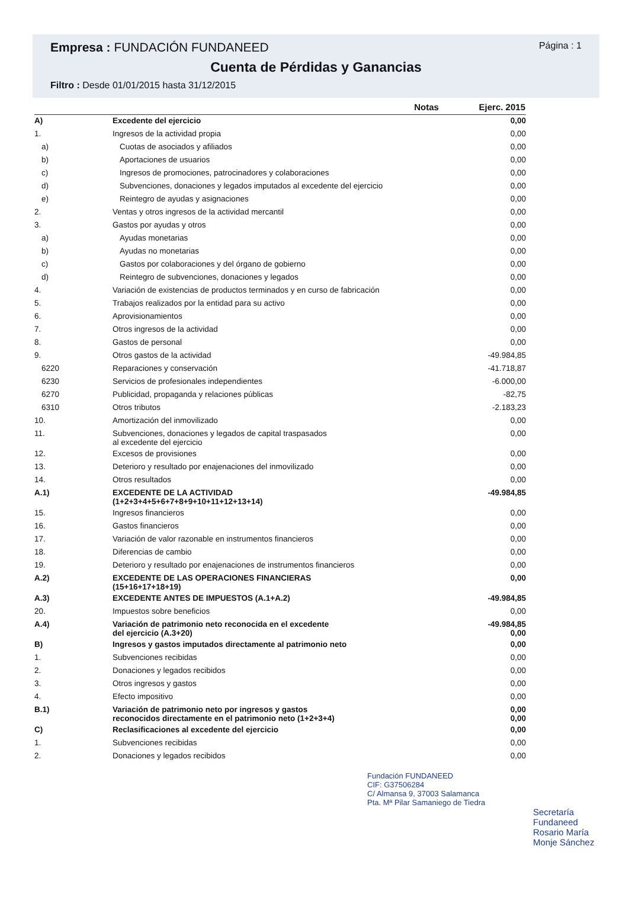Empresa : FUNDACIÓN FUNDANEED
Página : 1
Cuenta de Pérdidas y Ganancias
Filtro : Desde 01/01/2015 hasta 31/12/2015
| | | Notas | Ejerc. 2015 |
| --- | --- | --- | --- |
| A) | Excedente del ejercicio | | 0,00 |
| 1. | Ingresos de la actividad propia | | 0,00 |
| a) | Cuotas de asociados y afiliados | | 0,00 |
| b) | Aportaciones de usuarios | | 0,00 |
| c) | Ingresos de promociones, patrocinadores y colaboraciones | | 0,00 |
| d) | Subvenciones, donaciones y legados imputados al excedente del ejercicio | | 0,00 |
| e) | Reintegro de ayudas y asignaciones | | 0,00 |
| 2. | Ventas y otros ingresos de la actividad mercantil | | 0,00 |
| 3. | Gastos por ayudas y otros | | 0,00 |
| a) | Ayudas monetarias | | 0,00 |
| b) | Ayudas no monetarias | | 0,00 |
| c) | Gastos por colaboraciones y del órgano de gobierno | | 0,00 |
| d) | Reintegro de subvenciones, donaciones y legados | | 0,00 |
| 4. | Variación de existencias de productos terminados y en curso de fabricación | | 0,00 |
| 5. | Trabajos realizados por la entidad para su activo | | 0,00 |
| 6. | Aprovisionamientos | | 0,00 |
| 7. | Otros ingresos de la actividad | | 0,00 |
| 8. | Gastos de personal | | 0,00 |
| 9. | Otros gastos de la actividad | | -49.984,85 |
| 6220 | Reparaciones y conservación | | -41.718,87 |
| 6230 | Servicios de profesionales independientes | | -6.000,00 |
| 6270 | Publicidad, propaganda y relaciones públicas | | -82,75 |
| 6310 | Otros tributos | | -2.183,23 |
| 10. | Amortización del inmovilizado | | 0,00 |
| 11. | Subvenciones, donaciones y legados de capital traspasados al excedente del ejercicio | | 0,00 |
| 12. | Excesos de provisiones | | 0,00 |
| 13. | Deterioro y resultado por enajenaciones del inmovilizado | | 0,00 |
| 14. | Otros resultados | | 0,00 |
| A.1) | EXCEDENTE DE LA ACTIVIDAD (1+2+3+4+5+6+7+8+9+10+11+12+13+14) | | -49.984,85 |
| 15. | Ingresos financieros | | 0,00 |
| 16. | Gastos financieros | | 0,00 |
| 17. | Variación de valor razonable en instrumentos financieros | | 0,00 |
| 18. | Diferencias de cambio | | 0,00 |
| 19. | Deterioro y resultado por enajenaciones de instrumentos financieros | | 0,00 |
| A.2) | EXCEDENTE DE LAS OPERACIONES FINANCIERAS (15+16+17+18+19) | | 0,00 |
| A.3) | EXCEDENTE ANTES DE IMPUESTOS (A.1+A.2) | | -49.984,85 |
| 20. | Impuestos sobre beneficios | | 0,00 |
| A.4) | Variación de patrimonio neto reconocida en el excedente del ejercicio (A.3+20) | | -49.984,85 0,00 |
| B) | Ingresos y gastos imputados directamente al patrimonio neto | | 0,00 |
| 1. | Subvenciones recibidas | | 0,00 |
| 2. | Donaciones y legados recibidos | | 0,00 |
| 3. | Otros ingresos y gastos | | 0,00 |
| 4. | Efecto impositivo | | 0,00 |
| B.1) | Variación de patrimonio neto por ingresos y gastos reconocidos directamente en el patrimonio neto (1+2+3+4) | | 0,00 0,00 |
| C) | Reclasificaciones al excedente del ejercicio | | 0,00 |
| 1. | Subvenciones recibidas | | 0,00 |
| 2. | Donaciones y legados recibidos | | 0,00 |
Fundación FUNDANEED
CIF: G37506284
C/ Almansa 9, 37003 Salamanca
Pta. Mª Pilar Samaniego de Tiedra
Secretaría
Fundaneed
Rosario María
Monje Sánchez